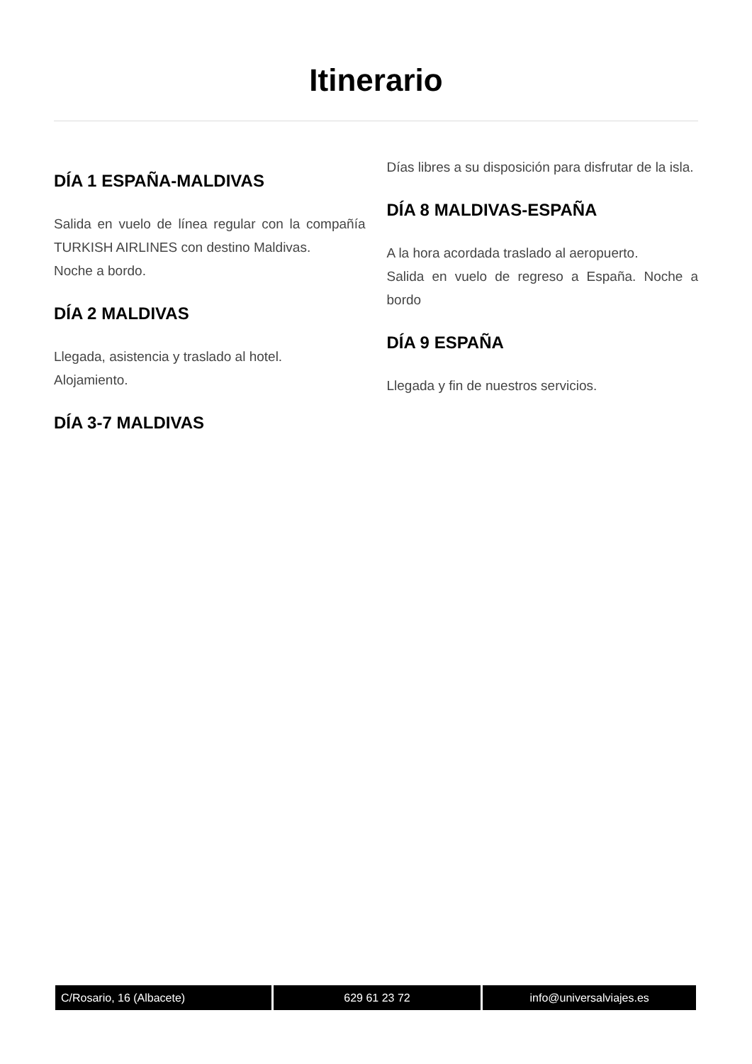Itinerario
DÍA 1 ESPAÑA-MALDIVAS
Salida en vuelo de línea regular con la compañía TURKISH AIRLINES con destino Maldivas.
Noche a bordo.
DÍA 2 MALDIVAS
Llegada, asistencia y traslado al hotel.
Alojamiento.
DÍA 3-7 MALDIVAS
Días libres a su disposición para disfrutar de la isla.
DÍA 8 MALDIVAS-ESPAÑA
A la hora acordada traslado al aeropuerto.
Salida en vuelo de regreso a España. Noche a bordo
DÍA 9 ESPAÑA
Llegada y fin de nuestros servicios.
C/Rosario, 16 (Albacete) 629 61 23 72 info@universalviajes.es